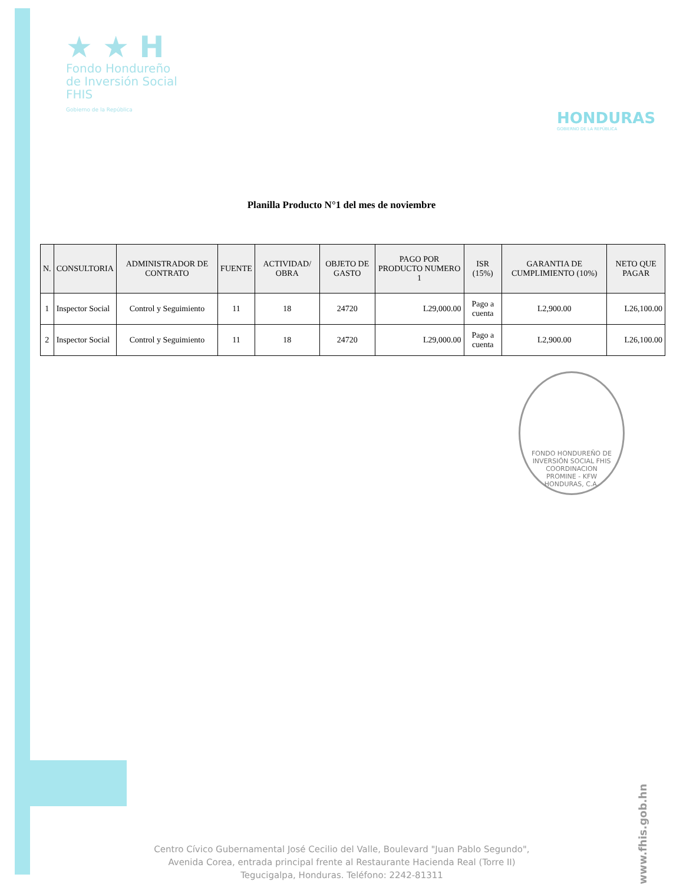★ ★ H
Fondo Hondureño
de Inversión Social
FHIS
Gobierno de la República
HONDURAS
GOBIERNO DE LA REPÚBLICA
Planilla Producto N°1 del mes de noviembre
| N. | CONSULTORIA | ADMINISTRADOR DE CONTRATO | FUENTE | ACTIVIDAD/ OBRA | OBJETO DE GASTO | PAGO POR PRODUCTO NUMERO 1 | ISR (15%) | GARANTIA DE CUMPLIMIENTO (10%) | NETO QUE PAGAR |
| --- | --- | --- | --- | --- | --- | --- | --- | --- | --- |
| 1 | Inspector Social | Control y Seguimiento | 11 | 18 | 24720 | L29,000.00 | Pago a cuenta | L2,900.00 | L26,100.00 |
| 2 | Inspector Social | Control y Seguimiento | 11 | 18 | 24720 | L29,000.00 | Pago a cuenta | L2,900.00 | L26,100.00 |
FONDO HONDUREÑO DE INVERSIÓN SOCIAL FHIS
COORDINACION
PROMINE - KFW
HONDURAS, C.A.
Centro Cívico Gubernamental José Cecilio del Valle, Boulevard "Juan Pablo Segundo",
Avenida Corea, entrada principal frente al Restaurante Hacienda Real (Torre II)
Tegucigalpa, Honduras. Teléfono: 2242-81311
www.fhis.gob.hn